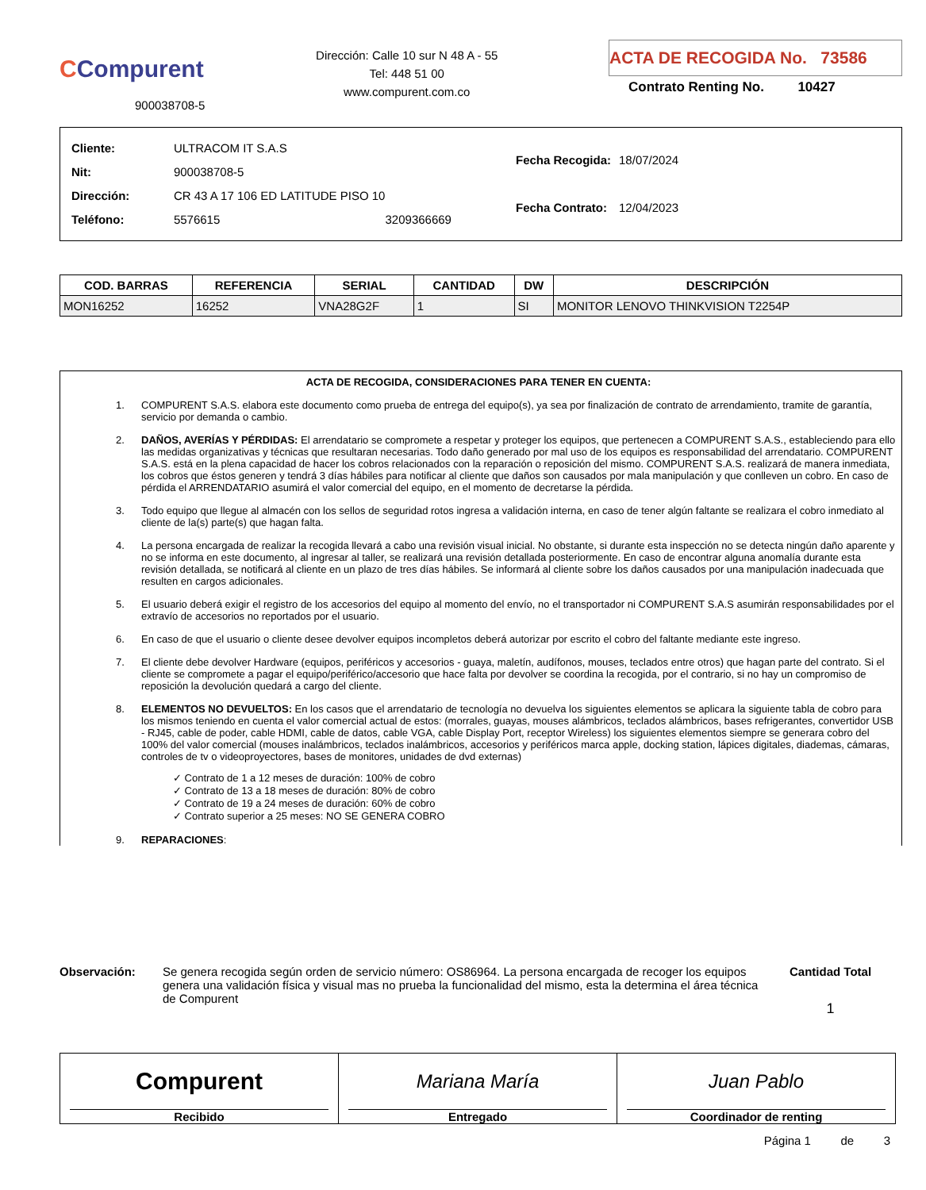CCompurent
900038708-5
Dirección: Calle 10 sur N 48 A - 55
Tel: 448 51 00
www.compurent.com.co
ACTA DE RECOGIDA No. 73586
Contrato Renting No. 10427
| Cliente: | ULTRACOM IT S.A.S | |
| Nit: | 900038708-5 | |
| Dirección: | CR 43 A 17 106 ED LATITUDE PISO 10 | |
| Teléfono: | 5576615 | 3209366669 |
| Fecha Recogida: | 18/07/2024 |
| Fecha Contrato: | 12/04/2023 |
| COD. BARRAS | REFERENCIA | SERIAL | CANTIDAD | DW | DESCRIPCIÓN |
| --- | --- | --- | --- | --- | --- |
| MON16252 | 16252 | VNA28G2F | 1 | SI | MONITOR LENOVO THINKVISION T2254P |
ACTA DE RECOGIDA, CONSIDERACIONES PARA TENER EN CUENTA:
1. COMPURENT S.A.S. elabora este documento como prueba de entrega del equipo(s), ya sea por finalización de contrato de arrendamiento, tramite de garantía, servicio por demanda o cambio.
2. DAÑOS, AVERÍAS Y PÉRDIDAS: El arrendatario se compromete a respetar y proteger los equipos, que pertenecen a COMPURENT S.A.S., estableciendo para ello las medidas organizativas y técnicas que resultaran necesarias. Todo daño generado por mal uso de los equipos es responsabilidad del arrendatario. COMPURENT S.A.S. está en la plena capacidad de hacer los cobros relacionados con la reparación o reposición del mismo. COMPURENT S.A.S. realizará de manera inmediata, los cobros que éstos generen y tendrá 3 días hábiles para notificar al cliente que daños son causados por mala manipulación y que conlleven un cobro. En caso de pérdida el ARRENDATARIO asumirá el valor comercial del equipo, en el momento de decretarse la pérdida.
3. Todo equipo que llegue al almacén con los sellos de seguridad rotos ingresa a validación interna, en caso de tener algún faltante se realizara el cobro inmediato al cliente de la(s) parte(s) que hagan falta.
4. La persona encargada de realizar la recogida llevará a cabo una revisión visual inicial. No obstante, si durante esta inspección no se detecta ningún daño aparente y no se informa en este documento, al ingresar al taller, se realizará una revisión detallada posteriormente. En caso de encontrar alguna anomalía durante esta revisión detallada, se notificará al cliente en un plazo de tres días hábiles. Se informará al cliente sobre los daños causados por una manipulación inadecuada que resulten en cargos adicionales.
5. El usuario deberá exigir el registro de los accesorios del equipo al momento del envío, no el transportador ni COMPURENT S.A.S asumirán responsabilidades por el extravío de accesorios no reportados por el usuario.
6. En caso de que el usuario o cliente desee devolver equipos incompletos deberá autorizar por escrito el cobro del faltante mediante este ingreso.
7. El cliente debe devolver Hardware (equipos, periféricos y accesorios - guaya, maletín, audífonos, mouses, teclados entre otros) que hagan parte del contrato. Si el cliente se compromete a pagar el equipo/periférico/accesorio que hace falta por devolver se coordina la recogida, por el contrario, si no hay un compromiso de reposición la devolución quedará a cargo del cliente.
8. ELEMENTOS NO DEVUELTOS: En los casos que el arrendatario de tecnología no devuelva los siguientes elementos se aplicara la siguiente tabla de cobro para los mismos teniendo en cuenta el valor comercial actual de estos: (morrales, guayas, mouses alámbricos, teclados alámbricos, bases refrigerantes, convertidor USB - RJ45, cable de poder, cable HDMI, cable de datos, cable VGA, cable Display Port, receptor Wireless) los siguientes elementos siempre se generara cobro del 100% del valor comercial (mouses inalámbricos, teclados inalámbricos, accesorios y periféricos marca apple, docking station, lápices digitales, diademas, cámaras, controles de tv o videoproyectores, bases de monitores, unidades de dvd externas)
✓ Contrato de 1 a 12 meses de duración: 100% de cobro
✓ Contrato de 13 a 18 meses de duración: 80% de cobro
✓ Contrato de 19 a 24 meses de duración: 60% de cobro
✓ Contrato superior a 25 meses: NO SE GENERA COBRO
9. REPARACIONES:
Observación: Se genera recogida según orden de servicio número: OS86964. La persona encargada de recoger los equipos genera una validación física y visual mas no prueba la funcionalidad del mismo, esta la determina el área técnica de Compurent
Cantidad Total
1
Compurent
Recibido
Mariana María
Entregado
Juan Pablo
Coordinador de renting
Página 1 de 3